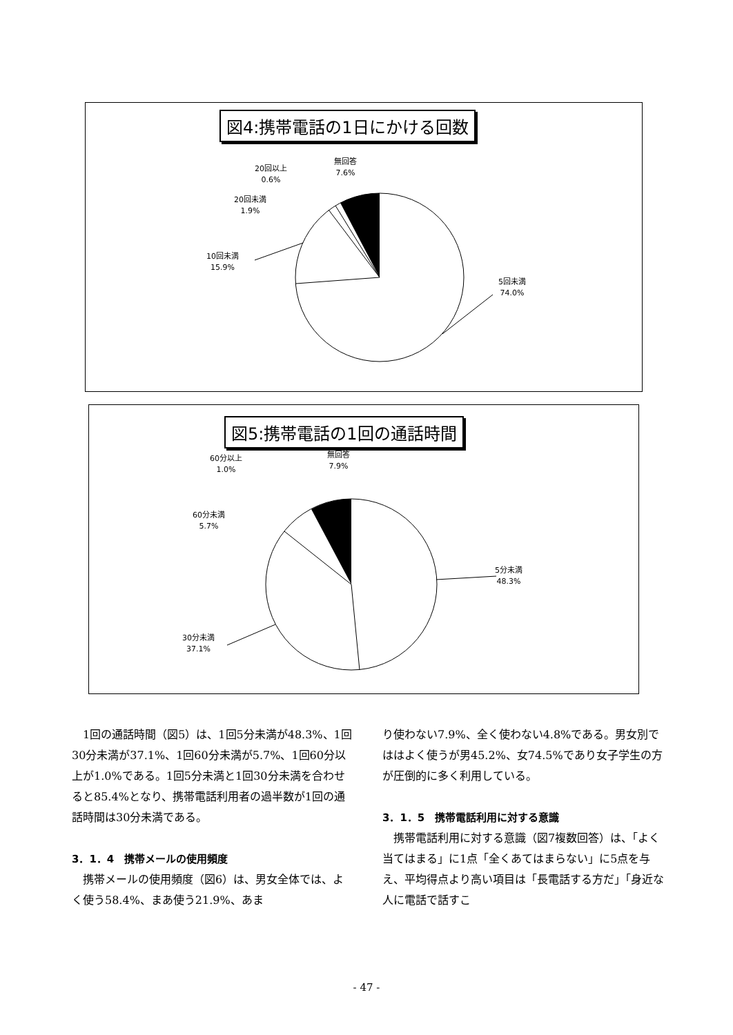図4:携帯電話の1日にかける回数
無回答
7.6%
20回以上
0.6%
20回未満
1.9%
10回未満
15.9%
5回未満
74.0%
図5:携帯電話の1回の通話時間
無回答
7.9%
60分以上
1.0%
60分未満
5.7%
5分未満
48.3%
30分未満
37.1%
　1回の通話時間（図5）は、1回5分未満が48.3%、1回30分未満が37.1%、1回60分未満が5.7%、1回60分以上が1.0%である。1回5分未満と1回30分未満を合わせると85.4%となり、携帯電話利用者の過半数が1回の通話時間は30分未満である。
3．1．4　携帯メールの使用頻度
　携帯メールの使用頻度（図6）は、男女全体では、よく使う58.4%、まあ使う21.9%、あま
り使わない7.9%、全く使わない4.8%である。男女別でははよく使うが男45.2%、女74.5%であり女子学生の方が圧倒的に多く利用している。
3．1．5　携帯電話利用に対する意識
　携帯電話利用に対する意識（図7複数回答）は、「よく当てはまる」に1点「全くあてはまらない」に5点を与え、平均得点より高い項目は「長電話する方だ」「身近な人に電話で話すこ
- 47 -